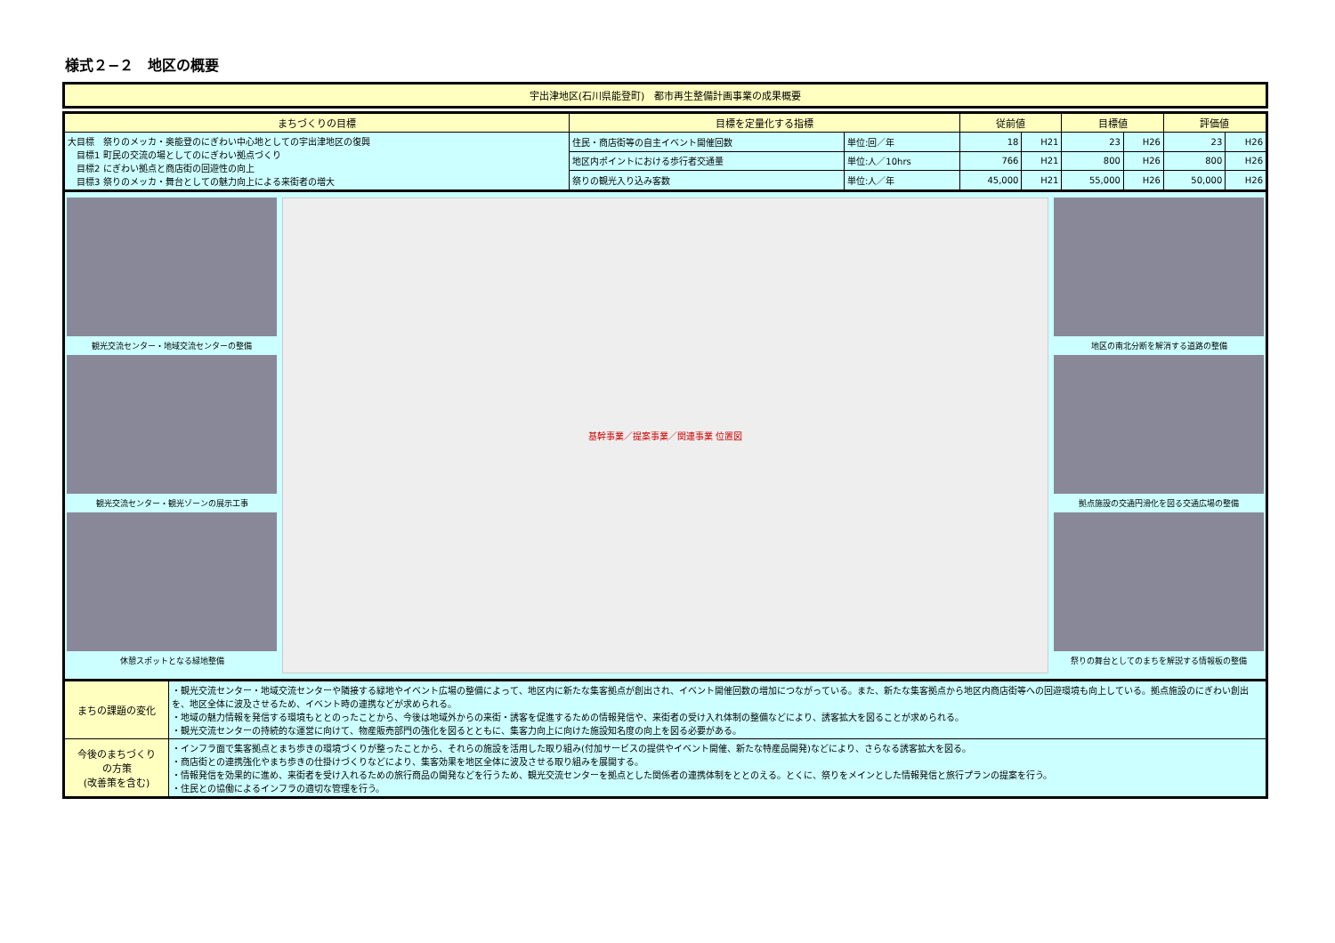様式２−２　地区の概要
宇出津地区(石川県能登町)　都市再生整備計画事業の成果概要
| まちづくりの目標 | 目標を定量化する指標 | | 従前値 | | 目標値 | | 評価値 | |
| --- | --- | --- | --- | --- | --- | --- | --- | --- |
| 大目標 祭りのメッカ・奥能登のにぎわい中心地としての宇出津地区の復興 目標1 町民の交流の場としてのにぎわい拠点づくり 目標2 にぎわい拠点と商店街の回遊性の向上 目標3 祭りのメッカ・舞台としての魅力向上による来街者の増大 | 住民・商店街等の自主イベント開催回数 | 単位:回／年 | 18 | H21 | 23 | H26 | 23 | H26 |
| | 地区内ポイントにおける歩行者交通量 | 単位:人／10hrs | 766 | H21 | 800 | H26 | 800 | H26 |
| | 祭りの観光入り込み客数 | 単位:人／年 | 45,000 | H21 | 55,000 | H26 | 50,000 | H26 |
観光交流センター・地域交流センターの整備
観光交流センター・観光ゾーンの展示工事
休憩スポットとなる緑地整備
基幹事業／提案事業／関連事業 位置図 地区の南北分断を解消する道路の整備
拠点施設の交通円滑化を図る交通広場の整備
祭りの舞台としてのまちを解説する情報板の整備
| まちの課題の変化 | ・観光交流センター・地域交流センターや隣接する緑地やイベント広場の整備によって、地区内に新たな集客拠点が創出され、イベント開催回数の増加につながっている。また、新たな集客拠点から地区内商店街等への回遊環境も向上している。拠点施設のにぎわい創出を、地区全体に波及させるため、イベント時の連携などが求められる。 ・地域の魅力情報を発信する環境もととのったことから、今後は地域外からの来街・誘客を促進するための情報発信や、来街者の受け入れ体制の整備などにより、誘客拡大を図ることが求められる。 ・観光交流センターの持続的な運営に向けて、物産販売部門の強化を図るとともに、集客力向上に向けた施設知名度の向上を図る必要がある。 |
| 今後のまちづくり の方策 (改善策を含む) | ・インフラ面で集客拠点とまち歩きの環境づくりが整ったことから、それらの施設を活用した取り組み(付加サービスの提供やイベント開催、新たな特産品開発)などにより、さらなる誘客拡大を図る。 ・商店街との連携強化やまち歩きの仕掛けづくりなどにより、集客効果を地区全体に波及させる取り組みを展開する。 ・情報発信を効果的に進め、来街者を受け入れるための旅行商品の開発などを行うため、観光交流センターを拠点とした関係者の連携体制をととのえる。とくに、祭りをメインとした情報発信と旅行プランの提案を行う。 ・住民との協働によるインフラの適切な管理を行う。 |